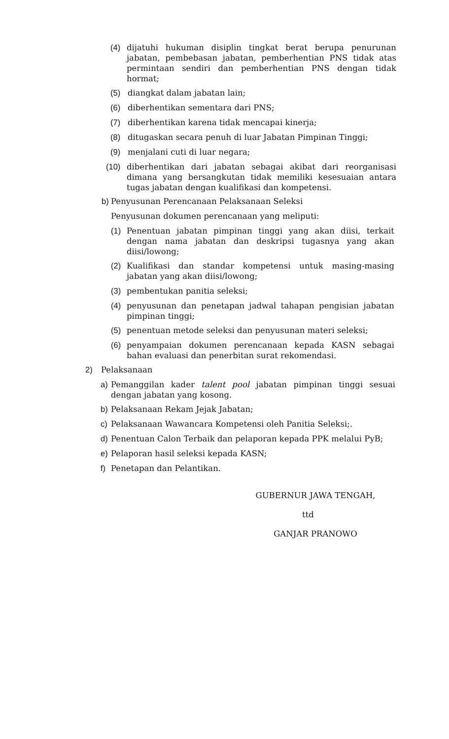(4) dijatuhi hukuman disiplin tingkat berat berupa penurunan jabatan, pembebasan jabatan, pemberhentian PNS tidak atas permintaan sendiri dan pemberhentian PNS dengan tidak hormat;
(5) diangkat dalam jabatan lain;
(6) diberhentikan sementara dari PNS;
(7) diberhentikan karena tidak mencapai kinerja;
(8) ditugaskan secara penuh di luar Jabatan Pimpinan Tinggi;
(9) menjalani cuti di luar negara;
(10) diberhentikan dari jabatan sebagai akibat dari reorganisasi dimana yang bersangkutan tidak memiliki kesesuaian antara tugas jabatan dengan kualifikasi dan kompetensi.
b) Penyusunan Perencanaan Pelaksanaan Seleksi
Penyusunan dokumen perencanaan yang meliputi:
(1) Penentuan jabatan pimpinan tinggi yang akan diisi, terkait dengan nama jabatan dan deskripsi tugasnya yang akan diisi/lowong;
(2) Kualifikasi dan standar kompetensi untuk masing-masing jabatan yang akan diisi/lowong;
(3) pembentukan panitia seleksi;
(4) penyusunan dan penetapan jadwal tahapan pengisian jabatan pimpinan tinggi;
(5) penentuan metode seleksi dan penyusunan materi seleksi;
(6) penyampaian dokumen perencanaan kepada KASN sebagai bahan evaluasi dan penerbitan surat rekomendasi.
2) Pelaksanaan
a) Pemanggilan kader talent pool jabatan pimpinan tinggi sesuai dengan jabatan yang kosong.
b) Pelaksanaan Rekam Jejak Jabatan;
c) Pelaksanaan Wawancara Kompetensi oleh Panitia Seleksi;.
d) Penentuan Calon Terbaik dan pelaporan kepada PPK melalui PyB;
e) Pelaporan hasil seleksi kepada KASN;
f) Penetapan dan Pelantikan.
GUBERNUR JAWA TENGAH,
ttd
GANJAR PRANOWO